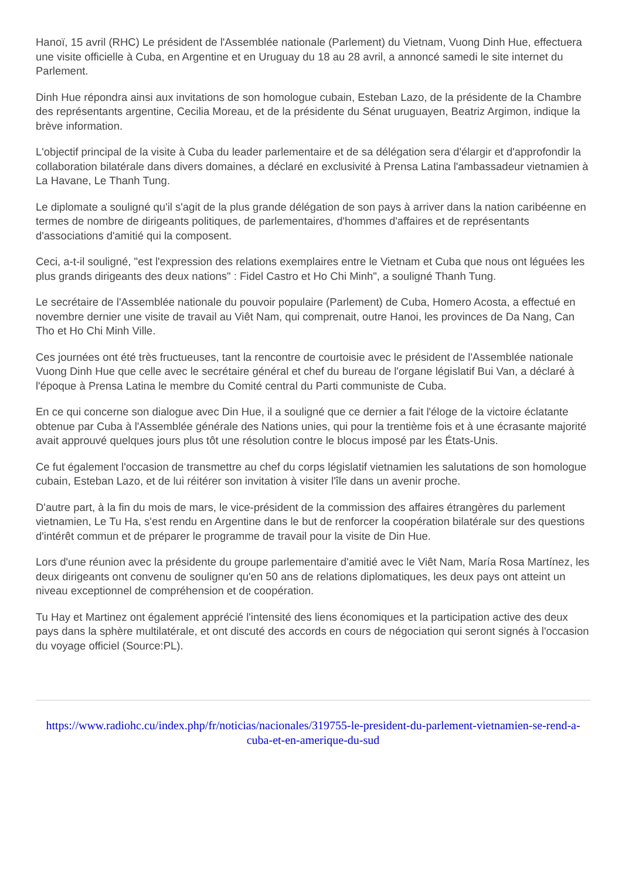Hanoï, 15 avril (RHC) Le président de l'Assemblée nationale (Parlement) du Vietnam, Vuong Dinh Hue, effectuera une visite officielle à Cuba, en Argentine et en Uruguay du 18 au 28 avril, a annoncé samedi le site internet du Parlement.
Dinh Hue répondra ainsi aux invitations de son homologue cubain, Esteban Lazo, de la présidente de la Chambre des représentants argentine, Cecilia Moreau, et de la présidente du Sénat uruguayen, Beatriz Argimon, indique la brève information.
L'objectif principal de la visite à Cuba du leader parlementaire et de sa délégation sera d'élargir et d'approfondir la collaboration bilatérale dans divers domaines, a déclaré en exclusivité à Prensa Latina l'ambassadeur vietnamien à La Havane, Le Thanh Tung.
Le diplomate a souligné qu'il s'agit de la plus grande délégation de son pays à arriver dans la nation caribéenne en termes de nombre de dirigeants politiques, de parlementaires, d'hommes d'affaires et de représentants d'associations d'amitié qui la composent.
Ceci, a-t-il souligné, "est l'expression des relations exemplaires entre le Vietnam et Cuba que nous ont léguées les plus grands dirigeants des deux nations" : Fidel Castro et Ho Chi Minh", a souligné Thanh Tung.
Le secrétaire de l'Assemblée nationale du pouvoir populaire (Parlement) de Cuba, Homero Acosta, a effectué en novembre dernier une visite de travail au Viêt Nam, qui comprenait, outre Hanoi, les provinces de Da Nang, Can Tho et Ho Chi Minh Ville.
Ces journées ont été très fructueuses, tant la rencontre de courtoisie avec le président de l'Assemblée nationale Vuong Dinh Hue que celle avec le secrétaire général et chef du bureau de l'organe législatif Bui Van, a déclaré à l'époque à Prensa Latina le membre du Comité central du Parti communiste de Cuba.
En ce qui concerne son dialogue avec Din Hue, il a souligné que ce dernier a fait l'éloge de la victoire éclatante obtenue par Cuba à l'Assemblée générale des Nations unies, qui pour la trentième fois et à une écrasante majorité avait approuvé quelques jours plus tôt une résolution contre le blocus imposé par les États-Unis.
Ce fut également l'occasion de transmettre au chef du corps législatif vietnamien les salutations de son homologue cubain, Esteban Lazo, et de lui réitérer son invitation à visiter l'île dans un avenir proche.
D'autre part, à la fin du mois de mars, le vice-président de la commission des affaires étrangères du parlement vietnamien, Le Tu Ha, s'est rendu en Argentine dans le but de renforcer la coopération bilatérale sur des questions d'intérêt commun et de préparer le programme de travail pour la visite de Din Hue.
Lors d'une réunion avec la présidente du groupe parlementaire d'amitié avec le Viêt Nam, María Rosa Martínez, les deux dirigeants ont convenu de souligner qu'en 50 ans de relations diplomatiques, les deux pays ont atteint un niveau exceptionnel de compréhension et de coopération.
Tu Hay et Martinez ont également apprécié l'intensité des liens économiques et la participation active des deux pays dans la sphère multilatérale, et ont discuté des accords en cours de négociation qui seront signés à l'occasion du voyage officiel (Source:PL).
https://www.radiohc.cu/index.php/fr/noticias/nacionales/319755-le-president-du-parlement-vietnamien-se-rend-a-cuba-et-en-amerique-du-sud